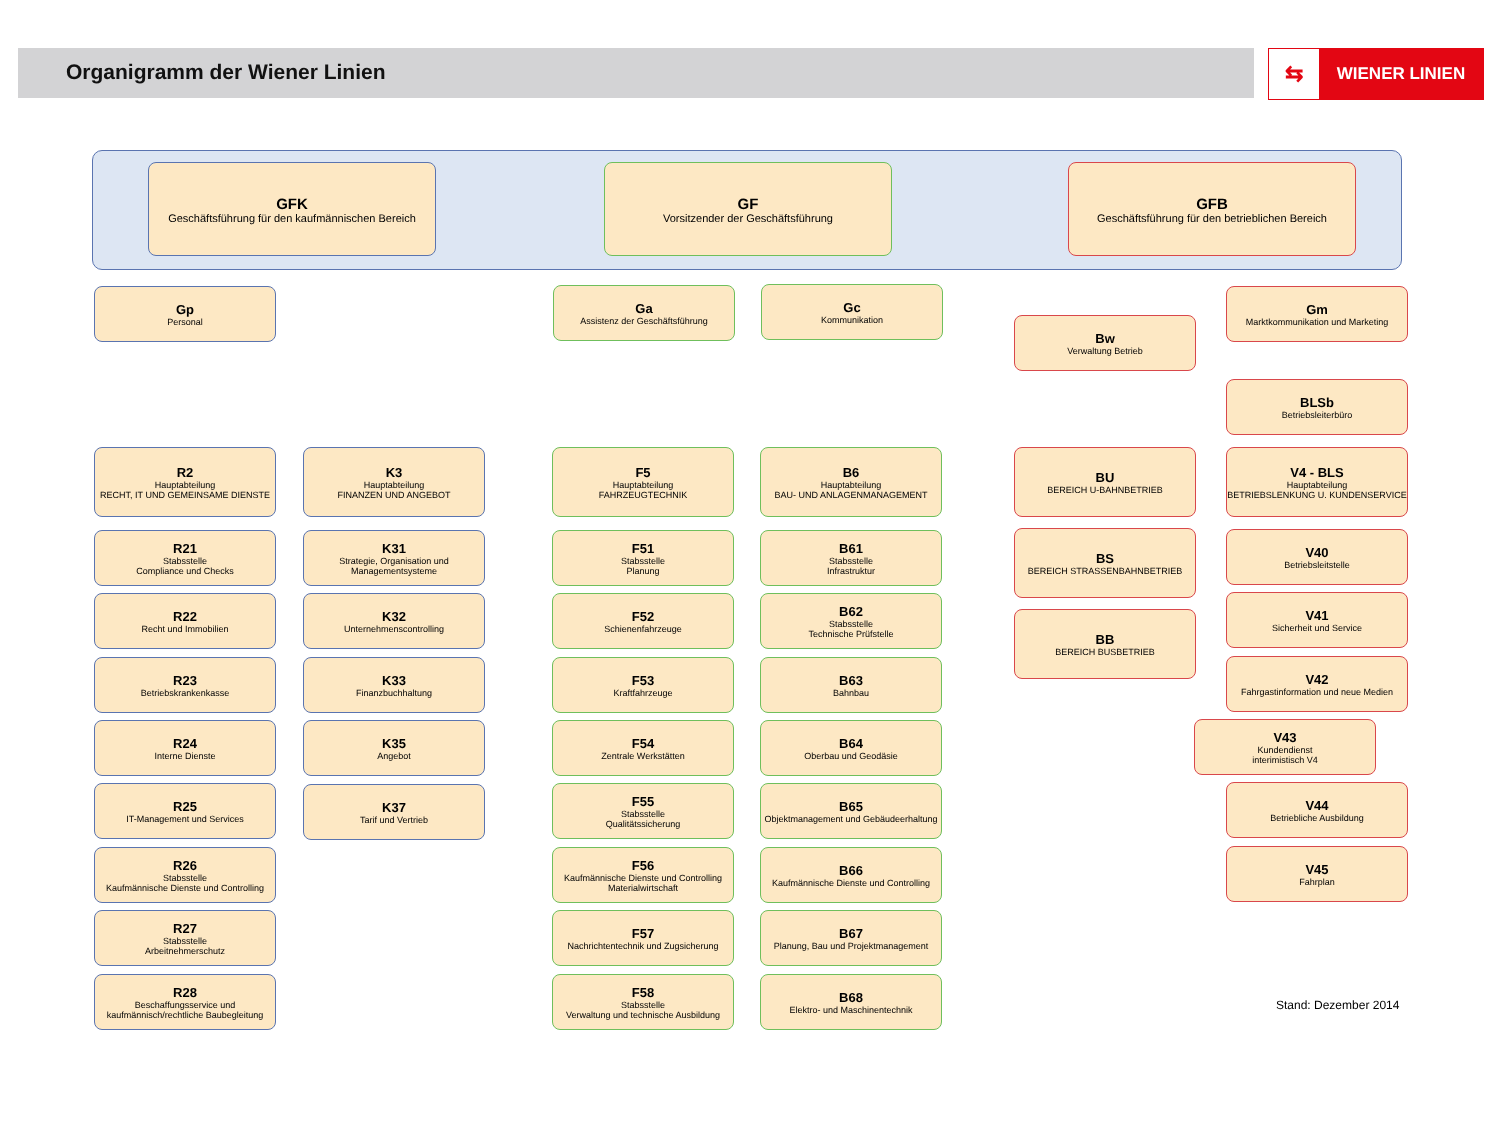Organigramm der Wiener Linien
⇆
WIENER LINIEN
GFK
Geschäftsführung für den kaufmännischen Bereich
GF
Vorsitzender der Geschäftsführung
GFB
Geschäftsführung für den betrieblichen Bereich
Gp
Personal
Ga
Assistenz der Geschäftsführung
Gc
Kommunikation
Bw
Verwaltung Betrieb
Gm
Marktkommunikation und Marketing
BLSb
Betriebsleiterbüro
R2
Hauptabteilung
RECHT, IT UND GEMEINSAME DIENSTE
R21
Stabsstelle
Compliance und Checks
R22
Recht und Immobilien
R23
Betriebskrankenkasse
R24
Interne Dienste
R25
IT-Management und Services
R26
Stabsstelle
Kaufmännische Dienste und Controlling
R27
Stabsstelle
Arbeitnehmerschutz
R28
Beschaffungsservice und kaufmännisch/rechtliche Baubegleitung
K3
Hauptabteilung
FINANZEN UND ANGEBOT
K31
Strategie, Organisation und Managementsysteme
K32
Unternehmenscontrolling
K33
Finanzbuchhaltung
K35
Angebot
K37
Tarif und Vertrieb
F5
Hauptabteilung
FAHRZEUGTECHNIK
F51
Stabsstelle
Planung
F52
Schienenfahrzeuge
F53
Kraftfahrzeuge
F54
Zentrale Werkstätten
F55
Stabsstelle
Qualitätssicherung
F56
Kaufmännische Dienste und Controlling Materialwirtschaft
F57
Nachrichtentechnik und Zugsicherung
F58
Stabsstelle
Verwaltung und technische Ausbildung
B6
Hauptabteilung
BAU- UND ANLAGENMANAGEMENT
B61
Stabsstelle
Infrastruktur
B62
Stabsstelle
Technische Prüfstelle
B63
Bahnbau
B64
Oberbau und Geodäsie
B65
Objektmanagement und Gebäudeerhaltung
B66
Kaufmännische Dienste und Controlling
B67
Planung, Bau und Projektmanagement
B68
Elektro- und Maschinentechnik
BU
BEREICH U-BAHNBETRIEB
BS
BEREICH STRASSENBAHNBETRIEB
BB
BEREICH BUSBETRIEB
V4 - BLS
Hauptabteilung
BETRIEBSLENKUNG U. KUNDENSERVICE
V40
Betriebsleitstelle
V41
Sicherheit und Service
V42
Fahrgastinformation und neue Medien
V43
Kundendienst
interimistisch V4
V44
Betriebliche Ausbildung
V45
Fahrplan
Stand: Dezember 2014